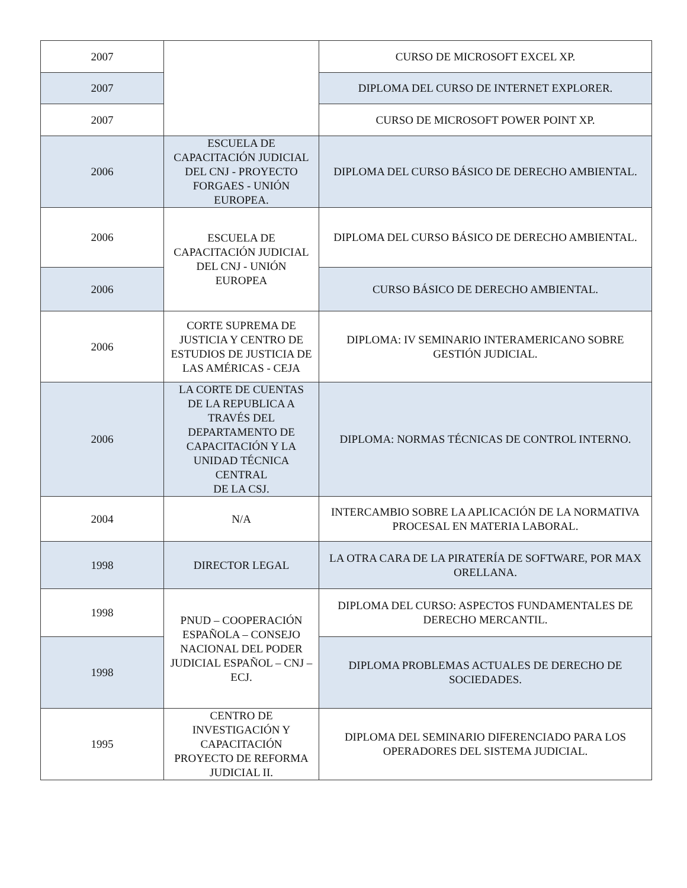| 2007 | | CURSO DE MICROSOFT EXCEL XP. |
| 2007 | | DIPLOMA DEL CURSO DE INTERNET EXPLORER. |
| 2007 | | CURSO DE MICROSOFT POWER POINT XP. |
| 2006 | ESCUELA DE CAPACITACIÓN JUDICIAL DEL CNJ - PROYECTO FORGAES - UNIÓN EUROPEA. | DIPLOMA DEL CURSO BÁSICO DE DERECHO AMBIENTAL. |
| 2006 | ESCUELA DE CAPACITACIÓN JUDICIAL DEL CNJ - UNIÓN EUROPEA | DIPLOMA DEL CURSO BÁSICO DE DERECHO AMBIENTAL. |
| 2006 | | CURSO BÁSICO DE DERECHO AMBIENTAL. |
| 2006 | CORTE SUPREMA DE JUSTICIA Y CENTRO DE ESTUDIOS DE JUSTICIA DE LAS AMÉRICAS - CEJA | DIPLOMA: IV SEMINARIO INTERAMERICANO SOBRE GESTIÓN JUDICIAL. |
| 2006 | LA CORTE DE CUENTAS DE LA REPUBLICA A TRAVÉS DEL DEPARTAMENTO DE CAPACITACIÓN Y LA UNIDAD TÉCNICA CENTRAL DE LA CSJ. | DIPLOMA: NORMAS TÉCNICAS DE CONTROL INTERNO. |
| 2004 | N/A | INTERCAMBIO SOBRE LA APLICACIÓN DE LA NORMATIVA PROCESAL EN MATERIA LABORAL. |
| 1998 | DIRECTOR LEGAL | LA OTRA CARA DE LA PIRATERÍA DE SOFTWARE, POR MAX ORELLANA. |
| 1998 | PNUD – COOPERACIÓN ESPAÑOLA – CONSEJO NACIONAL DEL PODER JUDICIAL ESPAÑOL – CNJ – ECJ. | DIPLOMA DEL CURSO: ASPECTOS FUNDAMENTALES DE DERECHO MERCANTIL. |
| 1998 | | DIPLOMA PROBLEMAS ACTUALES DE DERECHO DE SOCIEDADES. |
| 1995 | CENTRO DE INVESTIGACIÓN Y CAPACITACIÓN PROYECTO DE REFORMA JUDICIAL II. | DIPLOMA DEL SEMINARIO DIFERENCIADO PARA LOS OPERADORES DEL SISTEMA JUDICIAL. |